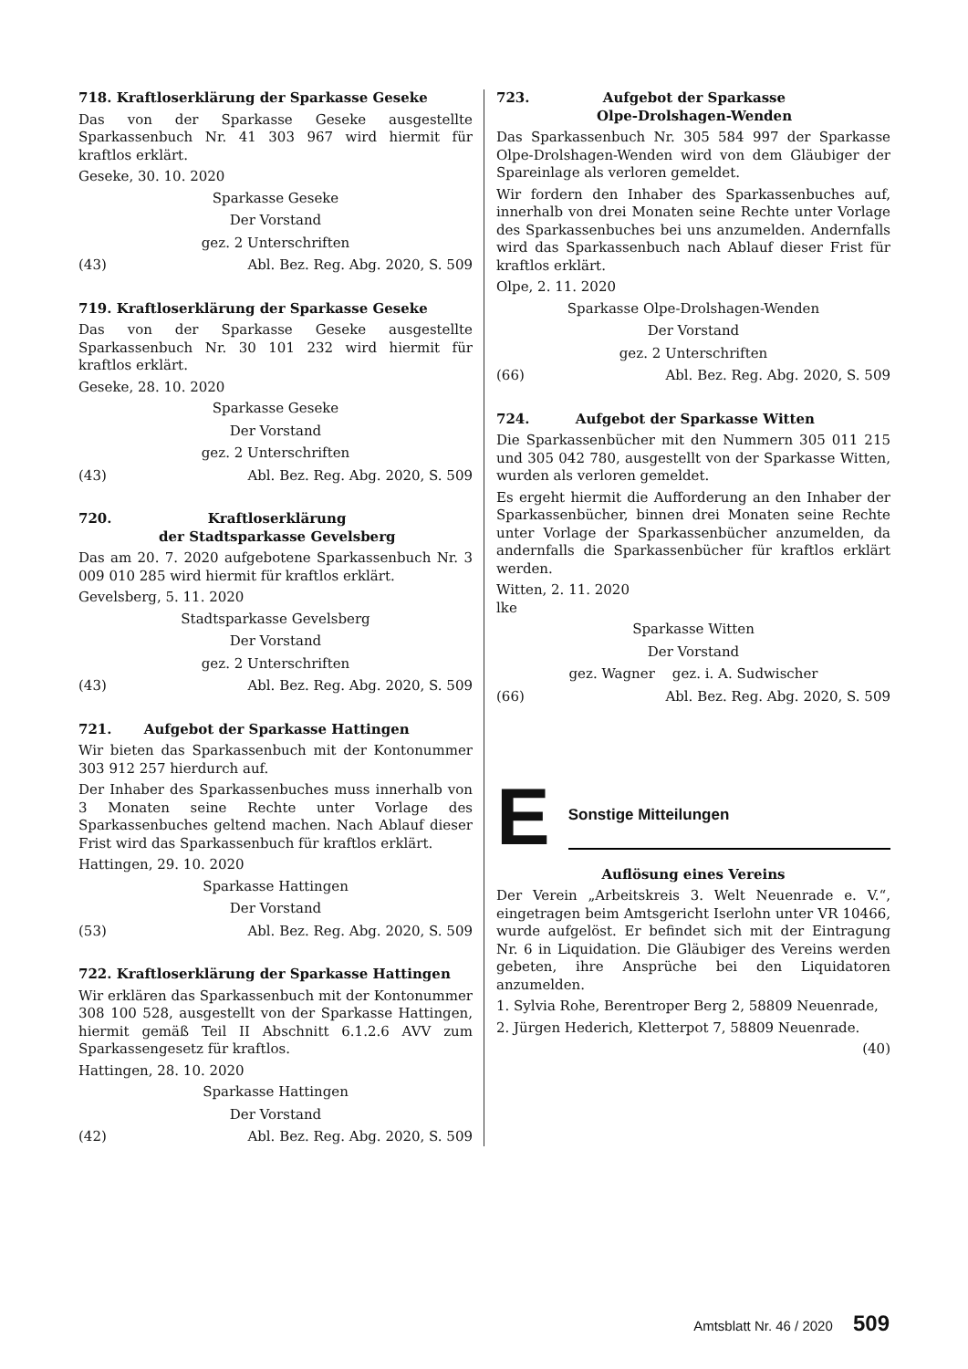718. Kraftloserklärung der Sparkasse Geseke
Das von der Sparkasse Geseke ausgestellte Sparkassenbuch Nr. 41 303 967 wird hiermit für kraftlos erklärt.
Geseke, 30. 10. 2020
Sparkasse Geseke
Der Vorstand
gez. 2 Unterschriften
(43) Abl. Bez. Reg. Abg. 2020, S. 509
719. Kraftloserklärung der Sparkasse Geseke
Das von der Sparkasse Geseke ausgestellte Sparkassenbuch Nr. 30 101 232 wird hiermit für kraftlos erklärt.
Geseke, 28. 10. 2020
Sparkasse Geseke
Der Vorstand
gez. 2 Unterschriften
(43) Abl. Bez. Reg. Abg. 2020, S. 509
720. Kraftloserklärung
der Stadtsparkasse Gevelsberg
Das am 20. 7. 2020 aufgebotene Sparkassenbuch Nr. 3 009 010 285 wird hiermit für kraftlos erklärt.
Gevelsberg, 5. 11. 2020
Stadtsparkasse Gevelsberg
Der Vorstand
gez. 2 Unterschriften
(43) Abl. Bez. Reg. Abg. 2020, S. 509
721. Aufgebot der Sparkasse Hattingen
Wir bieten das Sparkassenbuch mit der Kontonummer 303 912 257 hierdurch auf.
Der Inhaber des Sparkassenbuches muss innerhalb von 3 Monaten seine Rechte unter Vorlage des Sparkassenbuches geltend machen. Nach Ablauf dieser Frist wird das Sparkassenbuch für kraftlos erklärt.
Hattingen, 29. 10. 2020
Sparkasse Hattingen
Der Vorstand
(53) Abl. Bez. Reg. Abg. 2020, S. 509
722. Kraftloserklärung der Sparkasse Hattingen
Wir erklären das Sparkassenbuch mit der Kontonummer 308 100 528, ausgestellt von der Sparkasse Hattingen, hiermit gemäß Teil II Abschnitt 6.1.2.6 AVV zum Sparkassengesetz für kraftlos.
Hattingen, 28. 10. 2020
Sparkasse Hattingen
Der Vorstand
(42) Abl. Bez. Reg. Abg. 2020, S. 509
723. Aufgebot der Sparkasse
Olpe-Drolshagen-Wenden
Das Sparkassenbuch Nr. 305 584 997 der Sparkasse Olpe-Drolshagen-Wenden wird von dem Gläubiger der Spareinlage als verloren gemeldet.
Wir fordern den Inhaber des Sparkassenbuches auf, innerhalb von drei Monaten seine Rechte unter Vorlage des Sparkassenbuches bei uns anzumelden. Andernfalls wird das Sparkassenbuch nach Ablauf dieser Frist für kraftlos erklärt.
Olpe, 2. 11. 2020
Sparkasse Olpe-Drolshagen-Wenden
Der Vorstand
gez. 2 Unterschriften
(66) Abl. Bez. Reg. Abg. 2020, S. 509
724. Aufgebot der Sparkasse Witten
Die Sparkassenbücher mit den Nummern 305 011 215 und 305 042 780, ausgestellt von der Sparkasse Witten, wurden als verloren gemeldet.
Es ergeht hiermit die Aufforderung an den Inhaber der Sparkassenbücher, binnen drei Monaten seine Rechte unter Vorlage der Sparkassenbücher anzumelden, da andernfalls die Sparkassenbücher für kraftlos erklärt werden.
Witten, 2. 11. 2020
lke
Sparkasse Witten
Der Vorstand
gez. Wagner gez. i. A. Sudwischer
(66) Abl. Bez. Reg. Abg. 2020, S. 509
E
Sonstige Mitteilungen
Auflösung eines Vereins
Der Verein „Arbeitskreis 3. Welt Neuenrade e. V.“, eingetragen beim Amtsgericht Iserlohn unter VR 10466, wurde aufgelöst. Er befindet sich mit der Eintragung Nr. 6 in Liquidation. Die Gläubiger des Vereins werden gebeten, ihre Ansprüche bei den Liquidatoren anzumelden.
1. Sylvia Rohe, Berentroper Berg 2, 58809 Neuenrade,
2. Jürgen Hederich, Kletterpot 7, 58809 Neuenrade.
(40)
Amtsblatt Nr. 46 / 2020 509